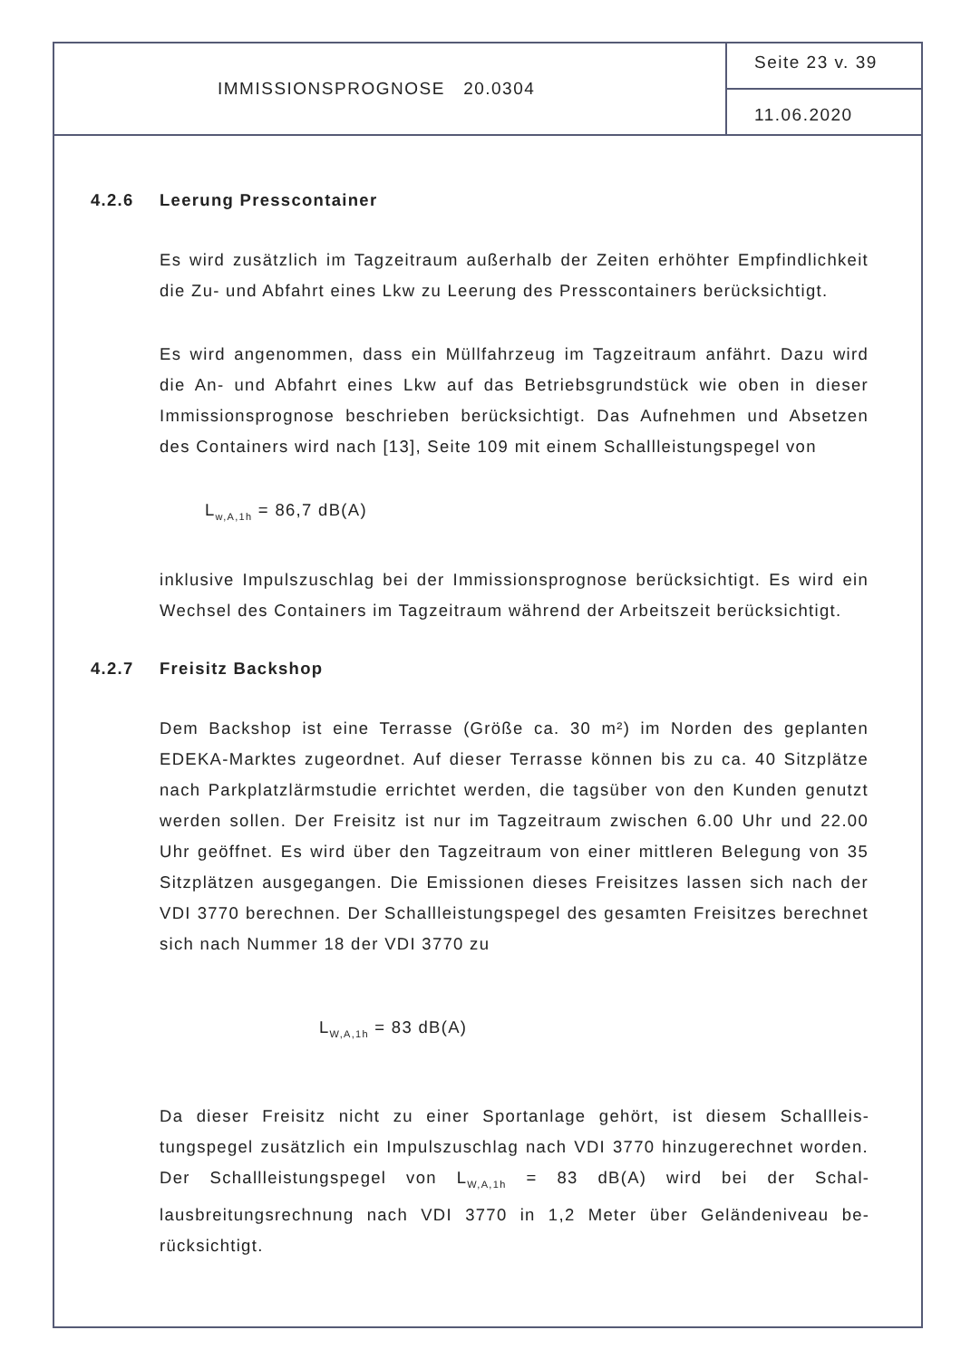IMMISSIONSPROGNOSE 20.0304
Seite 23 v. 39
11.06.2020
4.2.6 Leerung Presscontainer
Es wird zusätzlich im Tagzeitraum außerhalb der Zeiten erhöhter Empfind­lichkeit die Zu- und Abfahrt eines Lkw zu Leerung des Presscontainers be­rücksichtigt.
Es wird angenommen, dass ein Müllfahrzeug im Tagzeitraum anfährt. Dazu wird die An- und Abfahrt eines Lkw auf das Betriebsgrundstück wie oben in dieser Immissionsprognose beschrieben berücksichtigt. Das Aufnehmen und Absetzen des Containers wird nach [13], Seite 109 mit einem Schallleis­tungspegel von
L<sub>w,A,1h</sub> = 86,7 dB(A)
inklusive Impulszuschlag bei der Immissionsprognose berücksichtigt. Es wird ein Wechsel des Containers im Tagzeitraum während der Arbeitszeit berücksichtigt.
4.2.7 Freisitz Backshop
Dem Backshop ist eine Terrasse (Größe ca. 30 m²) im Norden des geplanten EDEKA-Marktes zugeordnet. Auf dieser Terrasse können bis zu ca. 40 Sitz­plätze nach Parkplatzlärmstudie errichtet werden, die tagsüber von den Kun­den genutzt werden sollen. Der Freisitz ist nur im Tagzeitraum zwischen 6.00 Uhr und 22.00 Uhr geöffnet. Es wird über den Tagzeitraum von einer mittleren Belegung von 35 Sitzplätzen ausgegangen. Die Emissionen dieses Freisitzes lassen sich nach der VDI 3770 berechnen. Der Schallleistungs­pegel des gesamten Freisitzes berechnet sich nach Nummer 18 der VDI 3770 zu
L<sub>W,A,1h</sub> = 83 dB(A)
Da dieser Freisitz nicht zu einer Sportanlage gehört, ist diesem Schallleis­tungspegel zusätzlich ein Impulszuschlag nach VDI 3770 hinzugerechnet worden. Der Schallleistungspegel von L<sub>W,A,1h</sub> = 83 dB(A) wird bei der Schal­lausbreitungsrechnung nach VDI 3770 in 1,2 Meter über Geländeniveau be­rücksichtigt.